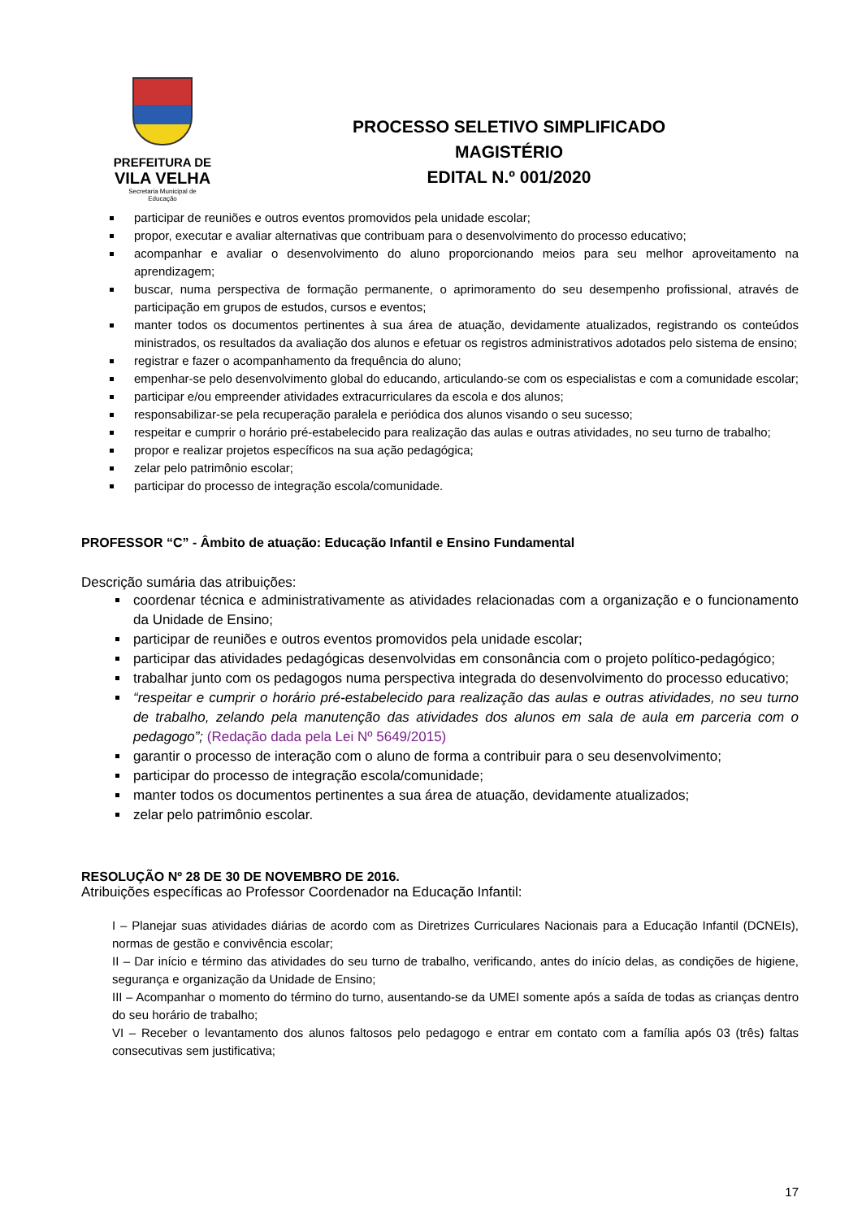PREFEITURA DE
VILA VELHA
Secretaria Municipal de
Educação
PROCESSO SELETIVO SIMPLIFICADO
MAGISTÉRIO
EDITAL N.º 001/2020
participar de reuniões e outros eventos promovidos pela unidade escolar;
propor, executar e avaliar alternativas que contribuam para o desenvolvimento do processo educativo;
acompanhar e avaliar o desenvolvimento do aluno proporcionando meios para seu melhor aproveitamento na aprendizagem;
buscar, numa perspectiva de formação permanente, o aprimoramento do seu desempenho profissional, através de participação em grupos de estudos, cursos e eventos;
manter todos os documentos pertinentes à sua área de atuação, devidamente atualizados, registrando os conteúdos ministrados, os resultados da avaliação dos alunos e efetuar os registros administrativos adotados pelo sistema de ensino;
registrar e fazer o acompanhamento da frequência do aluno;
empenhar-se pelo desenvolvimento global do educando, articulando-se com os especialistas e com a comunidade escolar;
participar e/ou empreender atividades extracurriculares da escola e dos alunos;
responsabilizar-se pela recuperação paralela e periódica dos alunos visando o seu sucesso;
respeitar e cumprir o horário pré-estabelecido para realização das aulas e outras atividades, no seu turno de trabalho;
propor e realizar projetos específicos na sua ação pedagógica;
zelar pelo patrimônio escolar;
participar do processo de integração escola/comunidade.
PROFESSOR “C” - Âmbito de atuação: Educação Infantil e Ensino Fundamental
Descrição sumária das atribuições:
coordenar técnica e administrativamente as atividades relacionadas com a organização e o funcionamento da Unidade de Ensino;
participar de reuniões e outros eventos promovidos pela unidade escolar;
participar das atividades pedagógicas desenvolvidas em consonância com o projeto político-pedagógico;
trabalhar junto com os pedagogos numa perspectiva integrada do desenvolvimento do processo educativo;
“respeitar e cumprir o horário pré-estabelecido para realização das aulas e outras atividades, no seu turno de trabalho, zelando pela manutenção das atividades dos alunos em sala de aula em parceria com o pedagogo”; (Redação dada pela Lei Nº 5649/2015)
garantir o processo de interação com o aluno de forma a contribuir para o seu desenvolvimento;
participar do processo de integração escola/comunidade;
manter todos os documentos pertinentes a sua área de atuação, devidamente atualizados;
zelar pelo patrimônio escolar.
RESOLUÇÃO Nº 28 DE 30 DE NOVEMBRO DE 2016.
Atribuições específicas ao Professor Coordenador na Educação Infantil:
I – Planejar suas atividades diárias de acordo com as Diretrizes Curriculares Nacionais para a Educação Infantil (DCNEIs), normas de gestão e convivência escolar;
II – Dar início e término das atividades do seu turno de trabalho, verificando, antes do início delas, as condições de higiene, segurança e organização da Unidade de Ensino;
III – Acompanhar o momento do término do turno, ausentando-se da UMEI somente após a saída de todas as crianças dentro do seu horário de trabalho;
VI – Receber o levantamento dos alunos faltosos pelo pedagogo e entrar em contato com a família após 03 (três) faltas consecutivas sem justificativa;
17